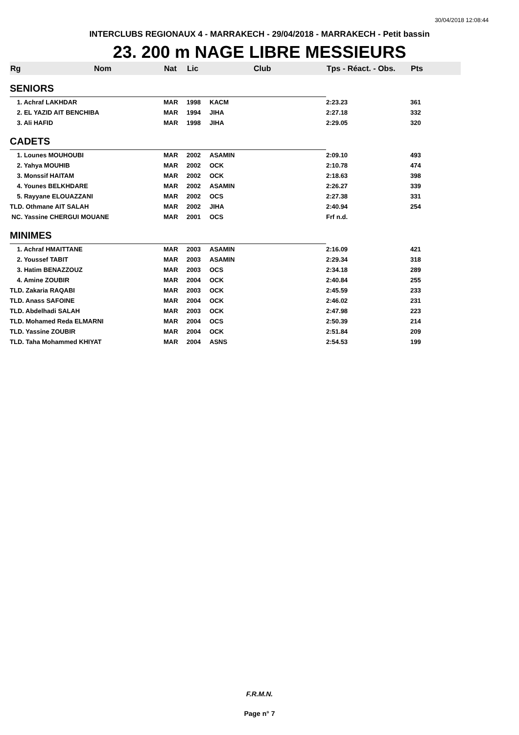30/04/2018 12:08:44
INTERCLUBS REGIONAUX 4 - MARRAKECH - 29/04/2018 - MARRAKECH - Petit bassin
23. 200 m NAGE LIBRE MESSIEURS
| Rg | Nom | Nat | Lic | Club | Tps - Réact. - Obs. | Pts |
| --- | --- | --- | --- | --- | --- | --- |
| SENIORS | | | | | | |
| 1. Achraf LAKHDAR | | MAR | 1998 | KACM | 2:23.23 | 361 |
| 2. EL YAZID AIT BENCHIBA | | MAR | 1994 | JIHA | 2:27.18 | 332 |
| 3. Ali HAFID | | MAR | 1998 | JIHA | 2:29.05 | 320 |
| CADETS | | | | | | |
| 1. Lounes MOUHOUBI | | MAR | 2002 | ASAMIN | 2:09.10 | 493 |
| 2. Yahya MOUHIB | | MAR | 2002 | OCK | 2:10.78 | 474 |
| 3. Monssif HAITAM | | MAR | 2002 | OCK | 2:18.63 | 398 |
| 4. Younes BELKHDARE | | MAR | 2002 | ASAMIN | 2:26.27 | 339 |
| 5. Rayyane ELOUAZZANI | | MAR | 2002 | OCS | 2:27.38 | 331 |
| TLD. Othmane AIT SALAH | | MAR | 2002 | JIHA | 2:40.94 | 254 |
| NC. Yassine CHERGUI MOUANE | | MAR | 2001 | OCS | Frf n.d. | |
| MINIMES | | | | | | |
| 1. Achraf HMAITTANE | | MAR | 2003 | ASAMIN | 2:16.09 | 421 |
| 2. Youssef TABIT | | MAR | 2003 | ASAMIN | 2:29.34 | 318 |
| 3. Hatim BENAZZOUZ | | MAR | 2003 | OCS | 2:34.18 | 289 |
| 4. Amine ZOUBIR | | MAR | 2004 | OCK | 2:40.84 | 255 |
| TLD. Zakaria RAQABI | | MAR | 2003 | OCK | 2:45.59 | 233 |
| TLD. Anass SAFOINE | | MAR | 2004 | OCK | 2:46.02 | 231 |
| TLD. Abdelhadi SALAH | | MAR | 2003 | OCK | 2:47.98 | 223 |
| TLD. Mohamed Reda ELMARNI | | MAR | 2004 | OCS | 2:50.39 | 214 |
| TLD. Yassine ZOUBIR | | MAR | 2004 | OCK | 2:51.84 | 209 |
| TLD. Taha Mohammed KHIYAT | | MAR | 2004 | ASNS | 2:54.53 | 199 |
F.R.M.N.
Page n° 7